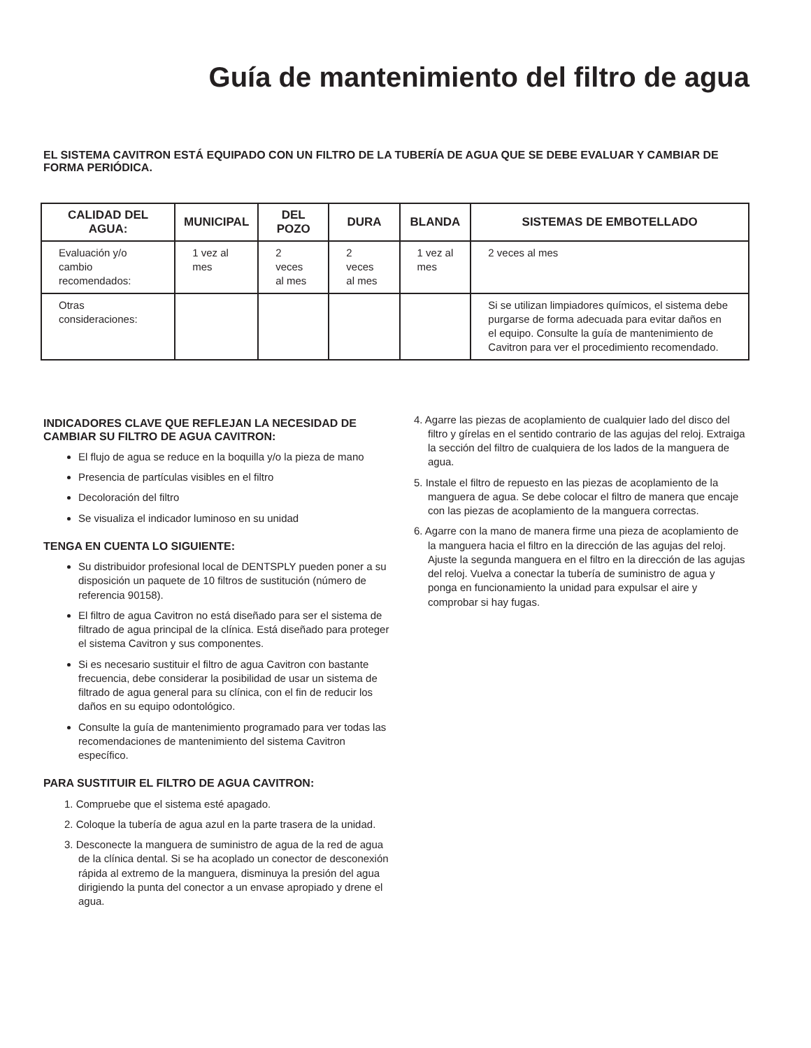Guía de mantenimiento del filtro de agua
EL SISTEMA CAVITRON ESTÁ EQUIPADO CON UN FILTRO DE LA TUBERÍA DE AGUA QUE SE DEBE EVALUAR Y CAMBIAR DE FORMA PERIÓDICA.
| CALIDAD DEL AGUA: | MUNICIPAL | DEL POZO | DURA | BLANDA | SISTEMAS DE EMBOTELLADO |
| --- | --- | --- | --- | --- | --- |
| Evaluación y/o cambio recomendados: | 1 vez al mes | 2 veces al mes | 2 veces al mes | 1 vez al mes | 2 veces al mes |
| Otras consideraciones: | | | | | Si se utilizan limpiadores químicos, el sistema debe purgarse de forma adecuada para evitar daños en el equipo. Consulte la guía de mantenimiento de Cavitron para ver el procedimiento recomendado. |
INDICADORES CLAVE QUE REFLEJAN LA NECESIDAD DE CAMBIAR SU FILTRO DE AGUA CAVITRON:
El flujo de agua se reduce en la boquilla y/o la pieza de mano
Presencia de partículas visibles en el filtro
Decoloración del filtro
Se visualiza el indicador luminoso en su unidad
TENGA EN CUENTA LO SIGUIENTE:
Su distribuidor profesional local de DENTSPLY pueden poner a su disposición un paquete de 10 filtros de sustitución (número de referencia 90158).
El filtro de agua Cavitron no está diseñado para ser el sistema de filtrado de agua principal de la clínica. Está diseñado para proteger el sistema Cavitron y sus componentes.
Si es necesario sustituir el filtro de agua Cavitron con bastante frecuencia, debe considerar la posibilidad de usar un sistema de filtrado de agua general para su clínica, con el fin de reducir los daños en su equipo odontológico.
Consulte la guía de mantenimiento programado para ver todas las recomendaciones de mantenimiento del sistema Cavitron específico.
PARA SUSTITUIR EL FILTRO DE AGUA CAVITRON:
1. Compruebe que el sistema esté apagado.
2. Coloque la tubería de agua azul en la parte trasera de la unidad.
3. Desconecte la manguera de suministro de agua de la red de agua de la clínica dental. Si se ha acoplado un conector de desconexión rápida al extremo de la manguera, disminuya la presión del agua dirigiendo la punta del conector a un envase apropiado y drene el agua.
4. Agarre las piezas de acoplamiento de cualquier lado del disco del filtro y gírelas en el sentido contrario de las agujas del reloj. Extraiga la sección del filtro de cualquiera de los lados de la manguera de agua.
5. Instale el filtro de repuesto en las piezas de acoplamiento de la manguera de agua. Se debe colocar el filtro de manera que encaje con las piezas de acoplamiento de la manguera correctas.
6. Agarre con la mano de manera firme una pieza de acoplamiento de la manguera hacia el filtro en la dirección de las agujas del reloj. Ajuste la segunda manguera en el filtro en la dirección de las agujas del reloj. Vuelva a conectar la tubería de suministro de agua y ponga en funcionamiento la unidad para expulsar el aire y comprobar si hay fugas.